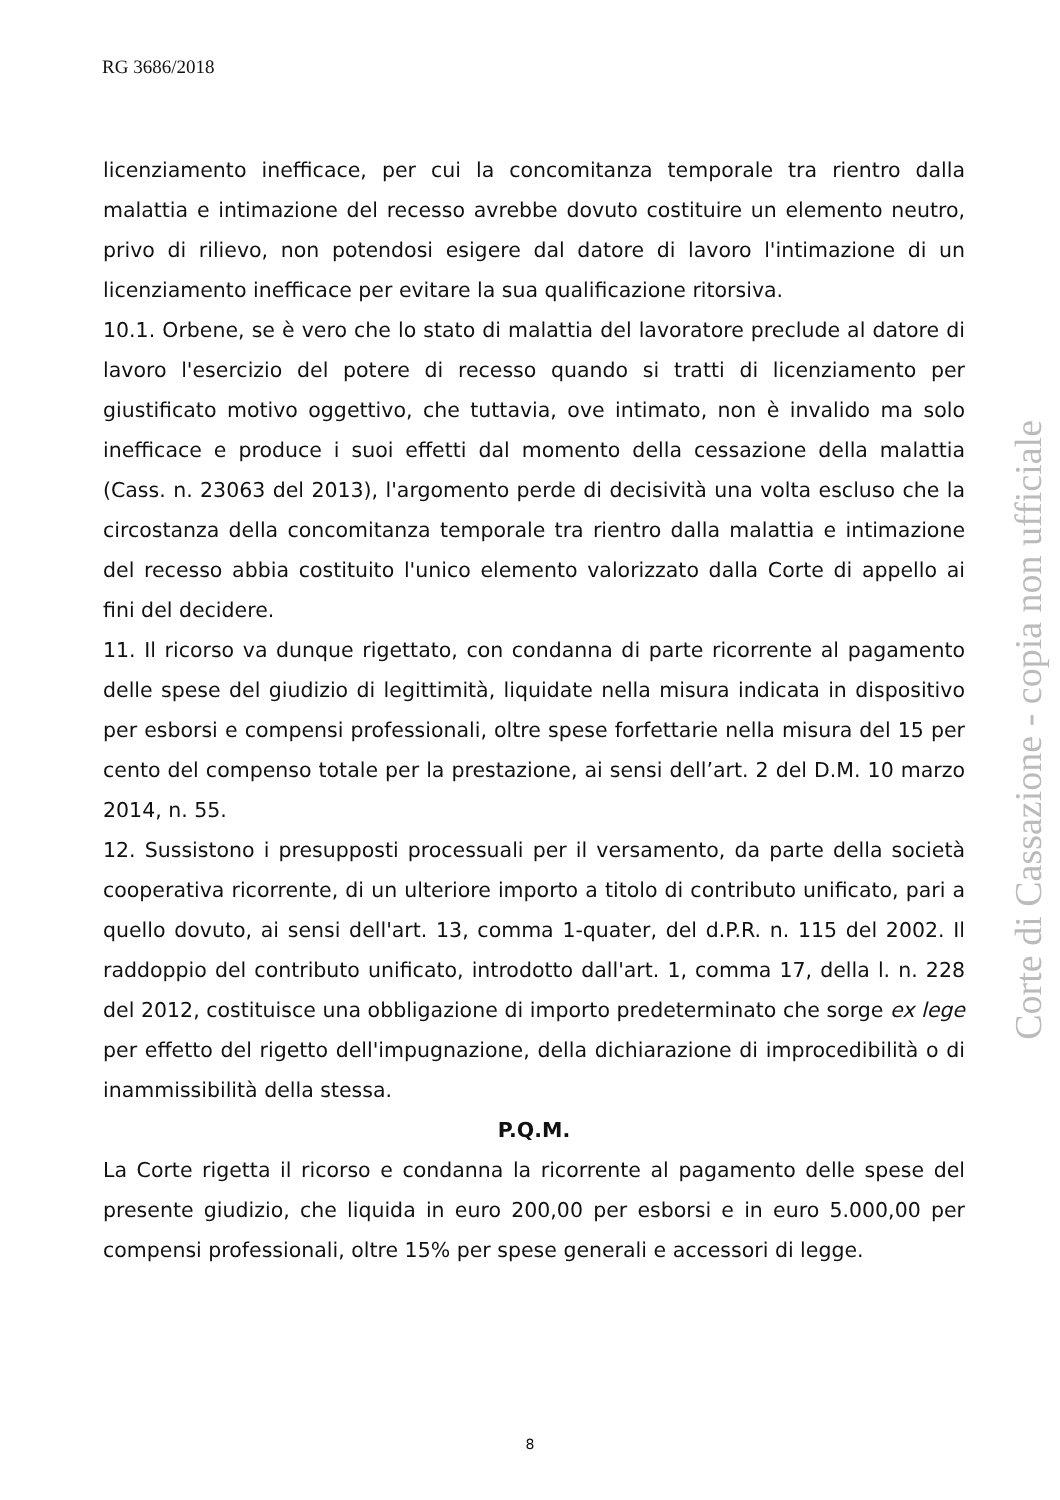RG 3686/2018
licenziamento inefficace, per cui la concomitanza temporale tra rientro dalla malattia e intimazione del recesso avrebbe dovuto costituire un elemento neutro, privo di rilievo, non potendosi esigere dal datore di lavoro l'intimazione di un licenziamento inefficace per evitare la sua qualificazione ritorsiva.
10.1. Orbene, se è vero che lo stato di malattia del lavoratore preclude al datore di lavoro l'esercizio del potere di recesso quando si tratti di licenziamento per giustificato motivo oggettivo, che tuttavia, ove intimato, non è invalido ma solo inefficace e produce i suoi effetti dal momento della cessazione della malattia (Cass. n. 23063 del 2013), l'argomento perde di decisività una volta escluso che la circostanza della concomitanza temporale tra rientro dalla malattia e intimazione del recesso abbia costituito l'unico elemento valorizzato dalla Corte di appello ai fini del decidere.
11. Il ricorso va dunque rigettato, con condanna di parte ricorrente al pagamento delle spese del giudizio di legittimità, liquidate nella misura indicata in dispositivo per esborsi e compensi professionali, oltre spese forfettarie nella misura del 15 per cento del compenso totale per la prestazione, ai sensi dell’art. 2 del D.M. 10 marzo 2014, n. 55.
12. Sussistono i presupposti processuali per il versamento, da parte della società cooperativa ricorrente, di un ulteriore importo a titolo di contributo unificato, pari a quello dovuto, ai sensi dell'art. 13, comma 1-quater, del d.P.R. n. 115 del 2002. Il raddoppio del contributo unificato, introdotto dall'art. 1, comma 17, della l. n. 228 del 2012, costituisce una obbligazione di importo predeterminato che sorge ex lege per effetto del rigetto dell'impugnazione, della dichiarazione di improcedibilità o di inammissibilità della stessa.
P.Q.M.
La Corte rigetta il ricorso e condanna la ricorrente al pagamento delle spese del presente giudizio, che liquida in euro 200,00 per esborsi e in euro 5.000,00 per compensi professionali, oltre 15% per spese generali e accessori di legge.
Corte di Cassazione - copia non ufficiale
8